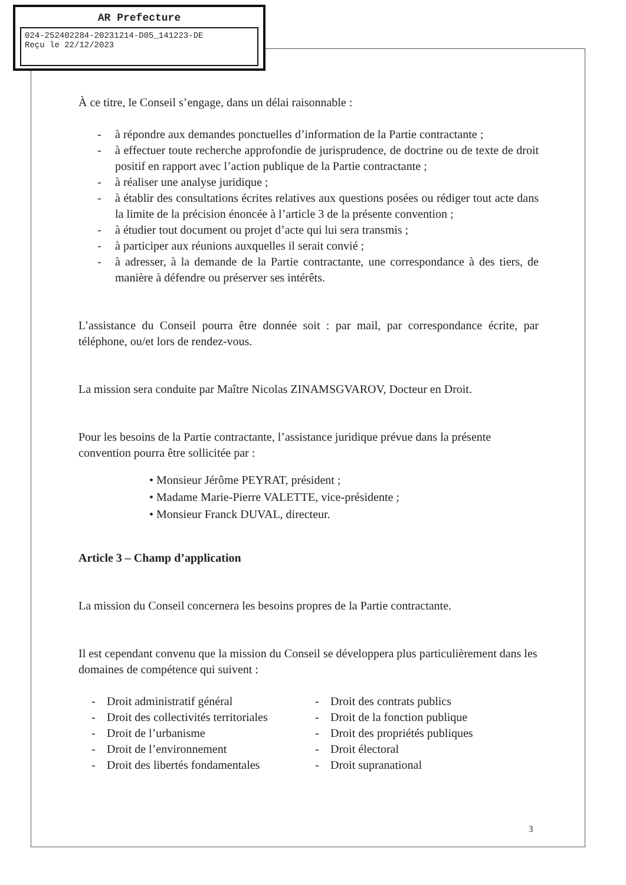AR Prefecture
024-252402284-20231214-D05_141223-DE
Reçu le 22/12/2023
À ce titre, le Conseil s’engage, dans un délai raisonnable :
- à répondre aux demandes ponctuelles d’information de la Partie contractante ;
- à effectuer toute recherche approfondie de jurisprudence, de doctrine ou de texte de droit positif en rapport avec l’action publique de la Partie contractante ;
- à réaliser une analyse juridique ;
- à établir des consultations écrites relatives aux questions posées ou rédiger tout acte dans la limite de la précision énoncée à l’article 3 de la présente convention ;
- à étudier tout document ou projet d’acte qui lui sera transmis ;
- à participer aux réunions auxquelles il serait convié ;
- à adresser, à la demande de la Partie contractante, une correspondance à des tiers, de manière à défendre ou préserver ses intérêts.
L’assistance du Conseil pourra être donnée soit : par mail, par correspondance écrite, par téléphone, ou/et lors de rendez-vous.
La mission sera conduite par Maître Nicolas ZINAMSGVAROV, Docteur en Droit.
Pour les besoins de la Partie contractante, l’assistance juridique prévue dans la présente convention pourra être sollicitée par :
• Monsieur Jérôme PEYRAT, président ;
• Madame Marie-Pierre VALETTE, vice-présidente ;
• Monsieur Franck DUVAL, directeur.
Article 3 – Champ d’application
La mission du Conseil concernera les besoins propres de la Partie contractante.
Il est cependant convenu que la mission du Conseil se développera plus particulièrement dans les domaines de compétence qui suivent :
- Droit administratif général
- Droit des collectivités territoriales
- Droit de l’urbanisme
- Droit de l’environnement
- Droit des libertés fondamentales
- Droit des contrats publics
- Droit de la fonction publique
- Droit des propriétés publiques
- Droit électoral
- Droit supranational
3